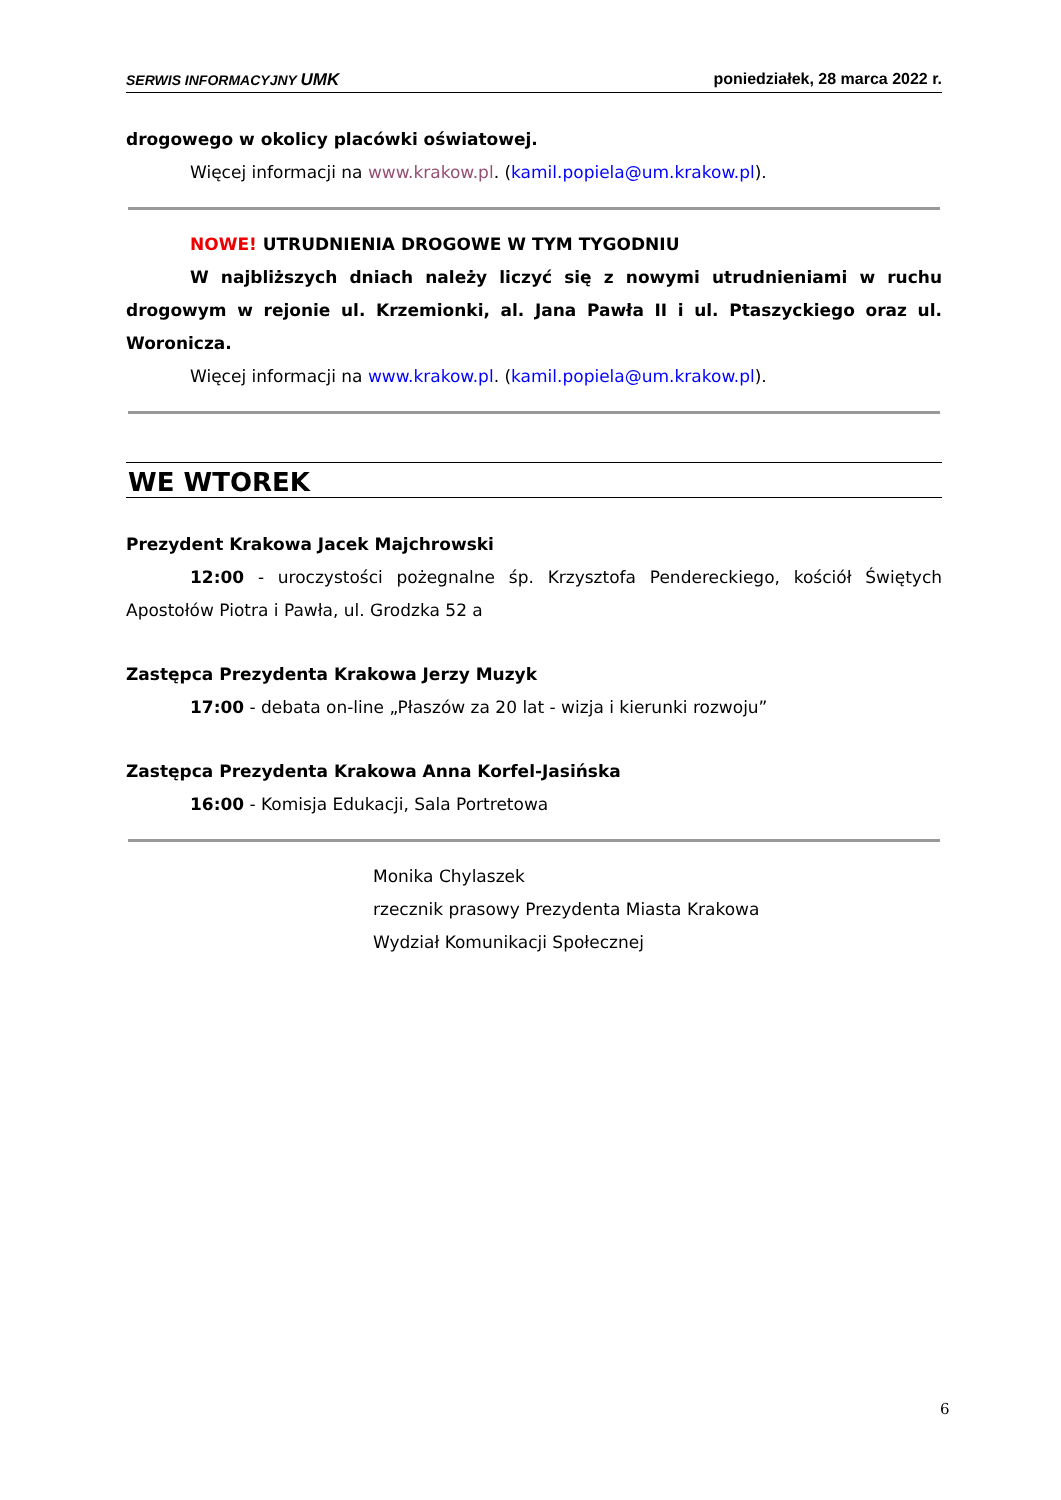SERWIS INFORMACYJNY UMK poniedziałek, 28 marca 2022 r.
drogowego w okolicy placówki oświatowej.
Więcej informacji na www.krakow.pl. (kamil.popiela@um.krakow.pl).
NOWE! UTRUDNIENIA DROGOWE W TYM TYGODNIU
W najbliższych dniach należy liczyć się z nowymi utrudnieniami w ruchu drogowym w rejonie ul. Krzemionki, al. Jana Pawła II i ul. Ptaszyckiego oraz ul. Woronicza.
Więcej informacji na www.krakow.pl. (kamil.popiela@um.krakow.pl).
WE WTOREK
Prezydent Krakowa Jacek Majchrowski
12:00 - uroczystości pożegnalne śp. Krzysztofa Pendereckiego, kościół Świętych Apostołów Piotra i Pawła, ul. Grodzka 52 a
Zastępca Prezydenta Krakowa Jerzy Muzyk
17:00 - debata on-line „Płaszów za 20 lat - wizja i kierunki rozwoju”
Zastępca Prezydenta Krakowa Anna Korfel-Jasińska
16:00 - Komisja Edukacji, Sala Portretowa
Monika Chylaszek
rzecznik prasowy Prezydenta Miasta Krakowa
Wydział Komunikacji Społecznej
6